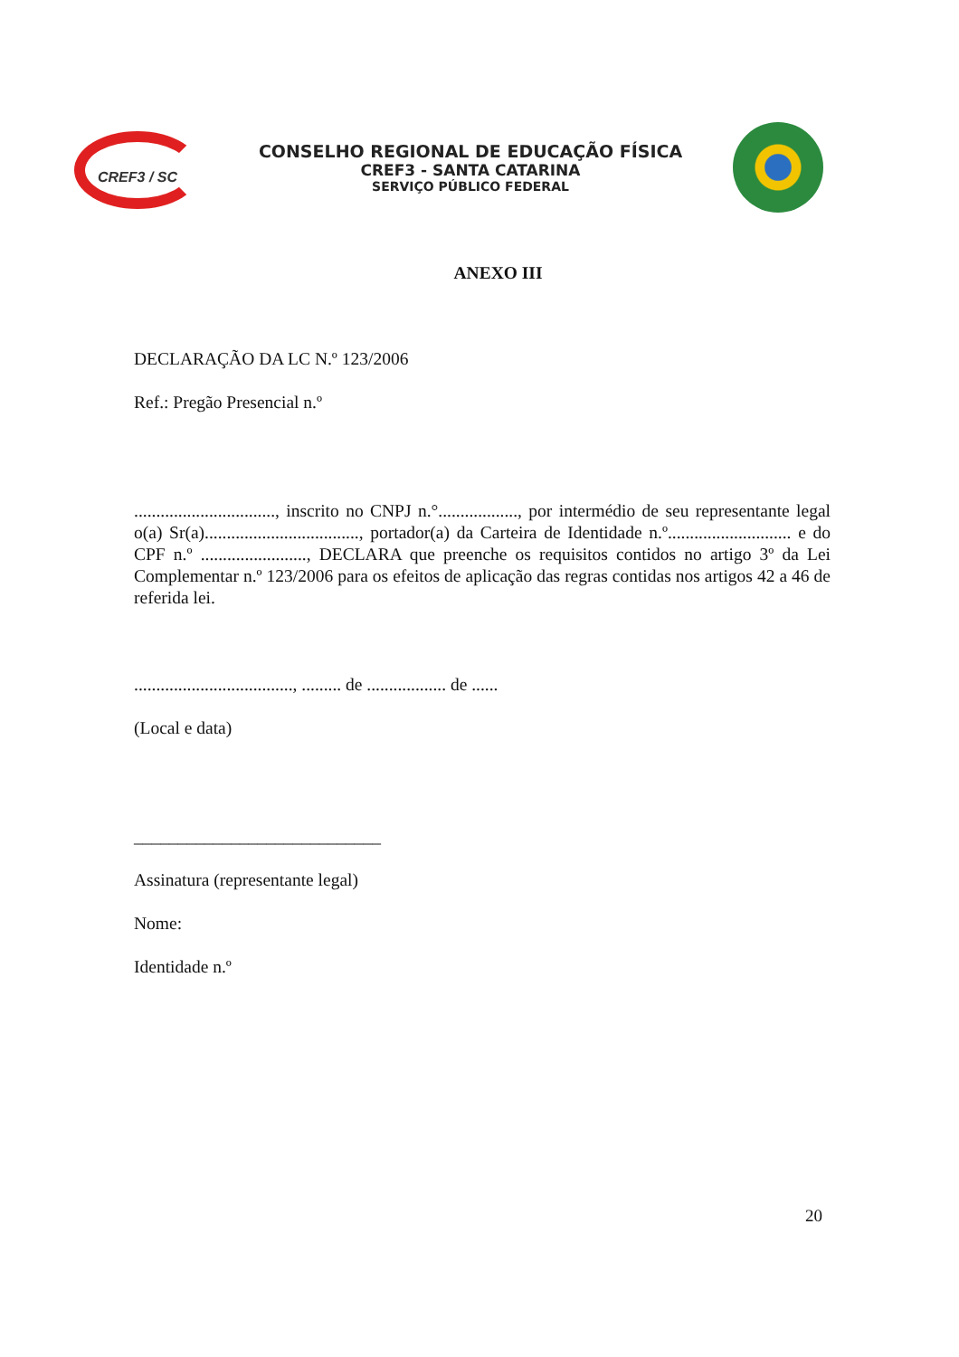CREF3 / SC
CONSELHO REGIONAL DE EDUCAÇÃO FÍSICA
CREF3 - SANTA CATARINA
SERVIÇO PÚBLICO FEDERAL
ANEXO III
DECLARAÇÃO DA LC N.º 123/2006
Ref.: Pregão Presencial n.º
................................, inscrito no CNPJ n.°.................., por intermédio de seu representante legal o(a) Sr(a)..................................., portador(a) da Carteira de Identidade n.º............................ e do CPF n.º ........................, DECLARA que preenche os requisitos contidos no artigo 3º da Lei Complementar n.º 123/2006 para os efeitos de aplicação das regras contidas nos artigos 42 a 46 de referida lei.
...................................., ......... de .................. de ......
(Local e data)
____________________________
Assinatura (representante legal)
Nome:
Identidade n.º
20